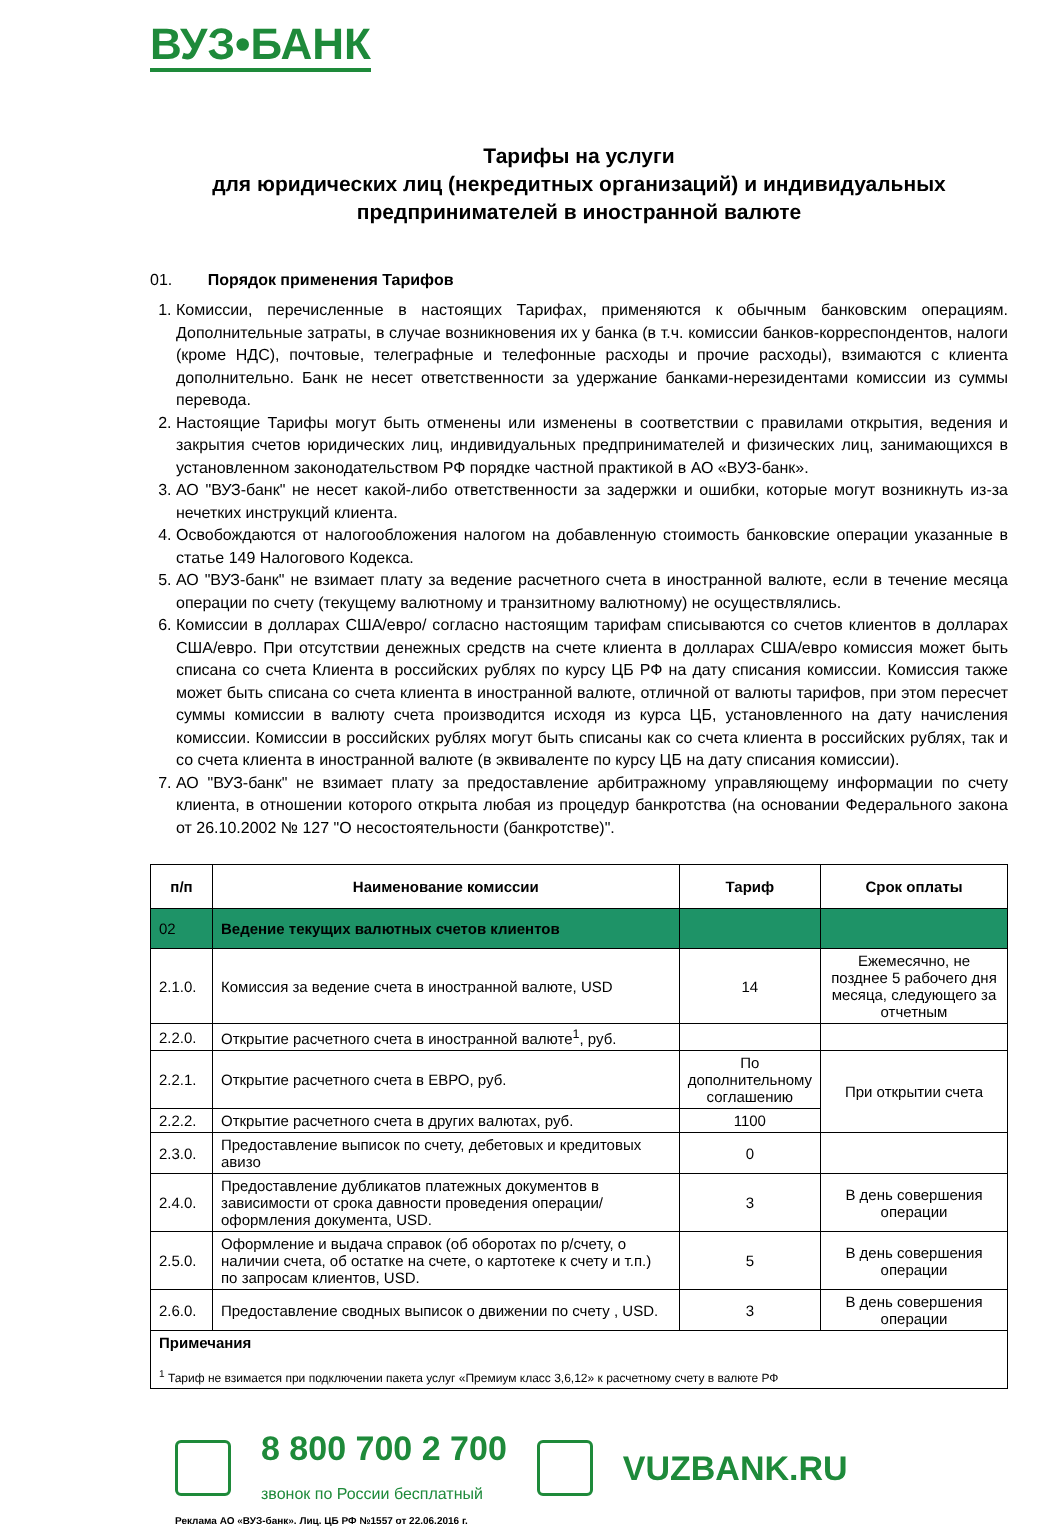ВУЗ•БАНК
Тарифы на услуги
для юридических лиц (некредитных организаций) и индивидуальных предпринимателей в иностранной валюте
01. Порядок применения Тарифов
1. Комиссии, перечисленные в настоящих Тарифах, применяются к обычным банковским операциям. Дополнительные затраты, в случае возникновения их у банка (в т.ч. комиссии банков-корреспондентов, налоги (кроме НДС), почтовые, телеграфные и телефонные расходы и прочие расходы), взимаются с клиента дополнительно. Банк не несет ответственности за удержание банками-нерезидентами комиссии из суммы перевода.
2. Настоящие Тарифы могут быть отменены или изменены в соответствии с правилами открытия, ведения и закрытия счетов юридических лиц, индивидуальных предпринимателей и физических лиц, занимающихся в установленном законодательством РФ порядке частной практикой в АО «ВУЗ-банк».
3. АО "ВУЗ-банк" не несет какой-либо ответственности за задержки и ошибки, которые могут возникнуть из-за нечетких инструкций клиента.
4. Освобождаются от налогообложения налогом на добавленную стоимость банковские операции указанные в статье 149 Налогового Кодекса.
5. АО "ВУЗ-банк" не взимает плату за ведение расчетного счета в иностранной валюте, если в течение месяца операции по счету (текущему валютному и транзитному валютному) не осуществлялись.
6. Комиссии в долларах США/евро/ согласно настоящим тарифам списываются со счетов клиентов в долларах США/евро. При отсутствии денежных средств на счете клиента в долларах США/евро комиссия может быть списана со счета Клиента в российских рублях по курсу ЦБ РФ на дату списания комиссии. Комиссия также может быть списана со счета клиента в иностранной валюте, отличной от валюты тарифов, при этом пересчет суммы комиссии в валюту счета производится исходя из курса ЦБ, установленного на дату начисления комиссии. Комиссии в российских рублях могут быть списаны как со счета клиента в российских рублях, так и со счета клиента в иностранной валюте (в эквиваленте по курсу ЦБ на дату списания комиссии).
7. АО "ВУЗ-банк" не взимает плату за предоставление арбитражному управляющему информации по счету клиента, в отношении которого открыта любая из процедур банкротства (на основании Федерального закона от 26.10.2002 № 127 "О несостоятельности (банкротстве)".
| п/п | Наименование комиссии | Тариф | Срок оплаты |
| --- | --- | --- | --- |
| 02 | Ведение текущих валютных счетов клиентов | | |
| 2.1.0. | Комиссия за ведение счета в иностранной валюте, USD | 14 | Ежемесячно, не позднее 5 рабочего дня месяца, следующего за отчетным |
| 2.2.0. | Открытие расчетного счета в иностранной валюте<sup>1</sup>, руб. | | |
| 2.2.1. | Открытие расчетного счета в ЕВРО, руб. | По дополнительному соглашению | При открытии счета |
| 2.2.2. | Открытие расчетного счета в других валютах, руб. | 1100 | |
| 2.3.0. | Предоставление выписок по счету, дебетовых и кредитовых авизо | 0 | |
| 2.4.0. | Предоставление дубликатов платежных документов в зависимости от срока давности проведения операции/оформления документа, USD. | 3 | В день совершения операции |
| 2.5.0. | Оформление и выдача справок (об оборотах по р/счету, о наличии счета, об остатке на счете, о картотеке к счету и т.п.) по запросам клиентов, USD. | 5 | В день совершения операции |
| 2.6.0. | Предоставление сводных выписок о движении по счету , USD. | 3 | В день совершения операции |
| Примечания <sup>1</sup> Тариф не взимается при подключении пакета услуг «Премиум класс 3,6,12» к расчетному счету в валюте РФ | | | |
8 800 700 2 700
звонок по России бесплатный
VUZBANK.RU
Реклама АО «ВУЗ-банк». Лиц. ЦБ РФ №1557 от 22.06.2016 г.